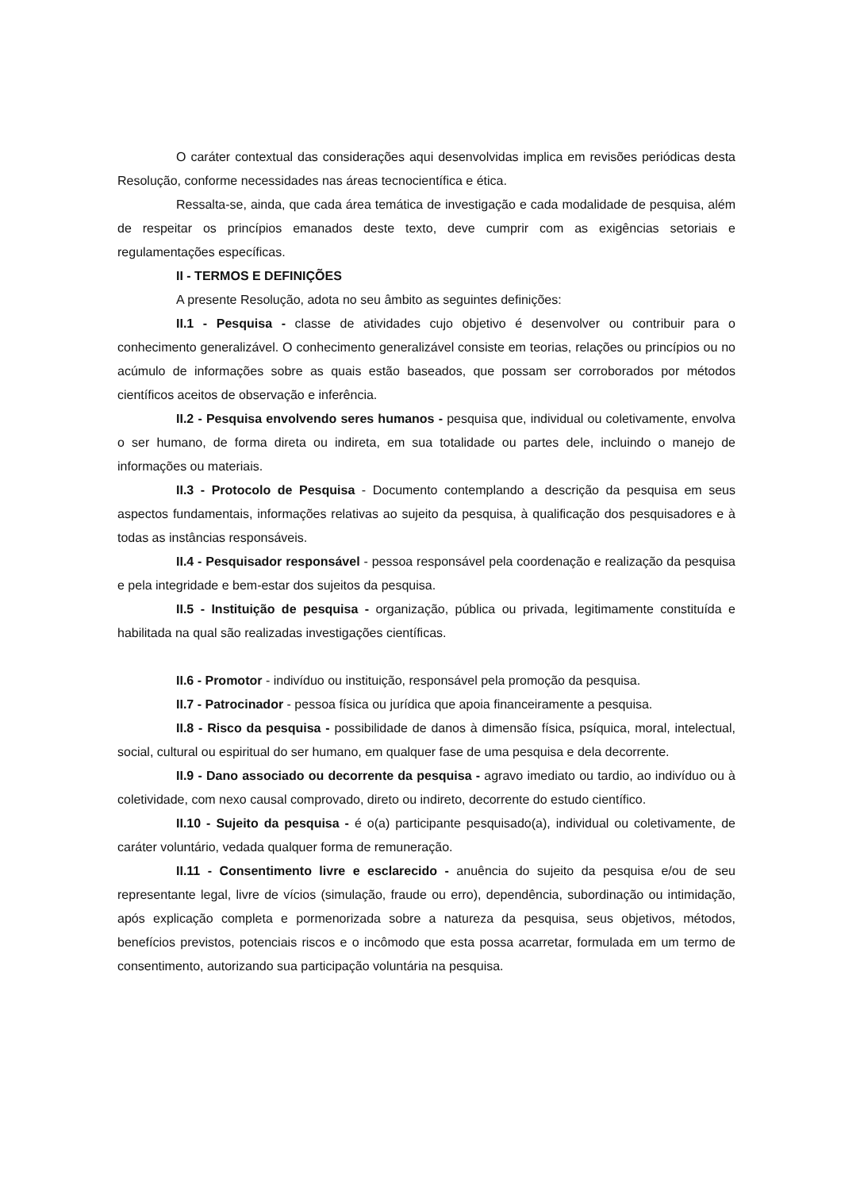O caráter contextual das considerações aqui desenvolvidas implica em revisões periódicas desta Resolução, conforme necessidades nas áreas tecnocientífica e ética.
Ressalta-se, ainda, que cada área temática de investigação e cada modalidade de pesquisa, além de respeitar os princípios emanados deste texto, deve cumprir com as exigências setoriais e regulamentações específicas.
II - TERMOS E DEFINIÇÕES
A presente Resolução, adota no seu âmbito as seguintes definições:
II.1 - Pesquisa - classe de atividades cujo objetivo é desenvolver ou contribuir para o conhecimento generalizável. O conhecimento generalizável consiste em teorias, relações ou princípios ou no acúmulo de informações sobre as quais estão baseados, que possam ser corroborados por métodos científicos aceitos de observação e inferência.
II.2 - Pesquisa envolvendo seres humanos - pesquisa que, individual ou coletivamente, envolva o ser humano, de forma direta ou indireta, em sua totalidade ou partes dele, incluindo o manejo de informações ou materiais.
II.3 - Protocolo de Pesquisa - Documento contemplando a descrição da pesquisa em seus aspectos fundamentais, informações relativas ao sujeito da pesquisa, à qualificação dos pesquisadores e à todas as instâncias responsáveis.
II.4 - Pesquisador responsável - pessoa responsável pela coordenação e realização da pesquisa e pela integridade e bem-estar dos sujeitos da pesquisa.
II.5 - Instituição de pesquisa - organização, pública ou privada, legitimamente constituída e habilitada na qual são realizadas investigações científicas.
II.6 - Promotor - indivíduo ou instituição, responsável pela promoção da pesquisa.
II.7 - Patrocinador - pessoa física ou jurídica que apoia financeiramente a pesquisa.
II.8 - Risco da pesquisa - possibilidade de danos à dimensão física, psíquica, moral, intelectual, social, cultural ou espiritual do ser humano, em qualquer fase de uma pesquisa e dela decorrente.
II.9 - Dano associado ou decorrente da pesquisa - agravo imediato ou tardio, ao indivíduo ou à coletividade, com nexo causal comprovado, direto ou indireto, decorrente do estudo científico.
II.10 - Sujeito da pesquisa - é o(a) participante pesquisado(a), individual ou coletivamente, de caráter voluntário, vedada qualquer forma de remuneração.
II.11 - Consentimento livre e esclarecido - anuência do sujeito da pesquisa e/ou de seu representante legal, livre de vícios (simulação, fraude ou erro), dependência, subordinação ou intimidação, após explicação completa e pormenorizada sobre a natureza da pesquisa, seus objetivos, métodos, benefícios previstos, potenciais riscos e o incômodo que esta possa acarretar, formulada em um termo de consentimento, autorizando sua participação voluntária na pesquisa.